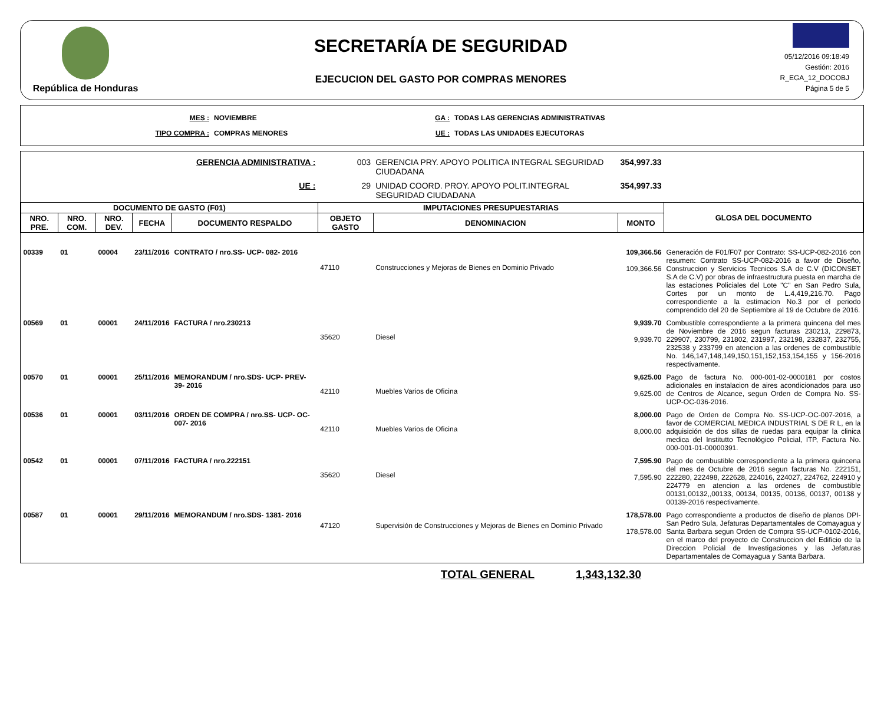República de Honduras
SECRETARÍA DE SEGURIDAD
EJECUCION DEL GASTO POR COMPRAS MENORES
05/12/2016 09:18:49
Gestión: 2016
R_EGA_12_DOCOBJ
Página 5 de 5
MES :
TIPO COMPRA :
NOVIEMBRE
COMPRAS MENORES
GA :
UE :
TODAS LAS GERENCIAS ADMINISTRATIVAS
TODAS LAS UNIDADES EJECUTORAS
| GERENCIA ADMINISTRATIVA : | | | | | 003 | GERENCIA PRY. APOYO POLITICA INTEGRAL SEGURIDAD CIUDADANA | 354,997.33 | |
| UE : | | | | | 29 | UNIDAD COORD. PROY. APOYO POLIT.INTEGRAL SEGURIDAD CIUDADANA | 354,997.33 | |
| DOCUMENTO DE GASTO (F01) | | | | | IMPUTACIONES PRESUPUESTARIAS | | | GLOSA DEL DOCUMENTO |
| NRO. PRE. | NRO. COM. | NRO. DEV. | FECHA | DOCUMENTO RESPALDO | OBJETO GASTO | DENOMINACION | MONTO | |
| 00339 | 01 | 00004 | 23/11/2016 | CONTRATO / nro.SS- UCP- 082- 2016 | 47110 | Construcciones y Mejoras de Bienes en Dominio Privado | 109,366.56 109,366.56 | Generación de F01/F07 por Contrato: SS-UCP-082-2016 con resumen: Contrato SS-UCP-082-2016 a favor de Diseño, Construccion y Servicios Tecnicos S.A de C.V (DICONSET S.A de C.V) por obras de infraestructura puesta en marcha de las estaciones Policiales del Lote "C" en San Pedro Sula, Cortes por un monto de L.4,419,216.70. Pago correspondiente a la estimacion No.3 por el periodo comprendido del 20 de Septiembre al 19 de Octubre de 2016. |
| 00569 | 01 | 00001 | 24/11/2016 | FACTURA / nro.230213 | 35620 | Diesel | 9,939.70 9,939.70 | Combustible correspondiente a la primera quincena del mes de Noviembre de 2016 segun facturas 230213, 229873, 229907, 230799, 231802, 231997, 232198, 232837, 232755, 232538 y 233799 en atencion a las ordenes de combustible No. 146,147,148,149,150,151,152,153,154,155 y 156-2016 respectivamente. |
| 00570 | 01 | 00001 | 25/11/2016 | MEMORANDUM / nro.SDS- UCP- PREV- 39- 2016 | 42110 | Muebles Varios de Oficina | 9,625.00 9,625.00 | Pago de factura No. 000-001-02-0000181 por costos adicionales en instalacion de aires acondicionados para uso de Centros de Alcance, segun Orden de Compra No. SS-UCP-OC-036-2016. |
| 00536 | 01 | 00001 | 03/11/2016 | ORDEN DE COMPRA / nro.SS- UCP- OC- 007- 2016 | 42110 | Muebles Varios de Oficina | 8,000.00 8,000.00 | Pago de Orden de Compra No. SS-UCP-OC-007-2016, a favor de COMERCIAL MEDICA INDUSTRIAL S DE R L, en la adquisición de dos sillas de ruedas para equipar la clinica medica del Institutto Tecnológico Policial, ITP, Factura No. 000-001-01-00000391. |
| 00542 | 01 | 00001 | 07/11/2016 | FACTURA / nro.222151 | 35620 | Diesel | 7,595.90 7,595.90 | Pago de combustible correspondiente a la primera quincena del mes de Octubre de 2016 segun facturas No. 222151, 222280, 222498, 222628, 224016, 224027, 224762, 224910 y 224779 en atencion a las ordenes de combustible 00131,00132,,00133, 00134, 00135, 00136, 00137, 00138 y 00139-2016 respectivamente. |
| 00587 | 01 | 00001 | 29/11/2016 | MEMORANDUM / nro.SDS- 1381- 2016 | 47120 | Supervisión de Construcciones y Mejoras de Bienes en Dominio Privado | 178,578.00 178,578.00 | Pago correspondiente a productos de diseño de planos DPI- San Pedro Sula, Jefaturas Departamentales de Comayagua y Santa Barbara segun Orden de Compra SS-UCP-0102-2016, en el marco del proyecto de Construccion del Edificio de la Direccion Policial de Investigaciones y las Jefaturas Departamentales de Comayagua y Santa Barbara. |
TOTAL GENERAL 1,343,132.30